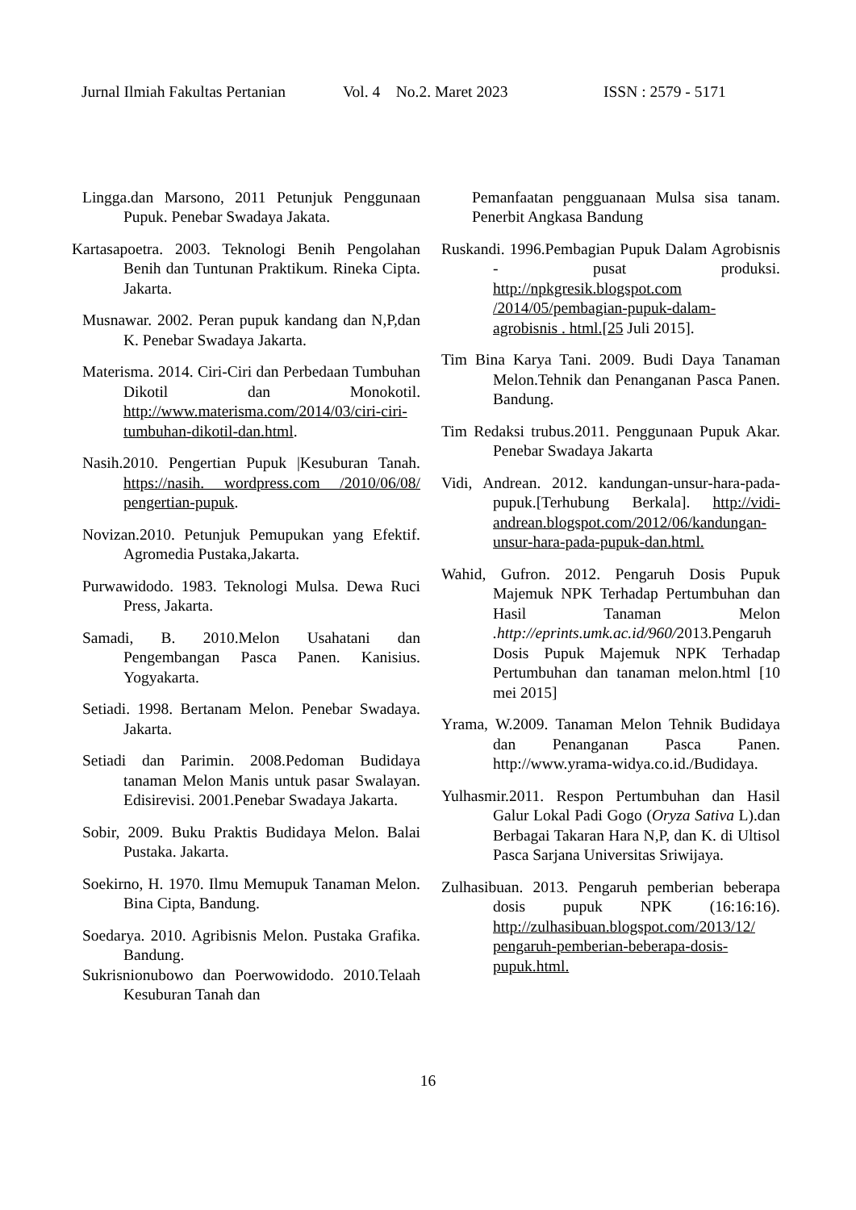Jurnal Ilmiah Fakultas Pertanian Vol. 4 No.2. Maret 2023 ISSN : 2579 - 5171
Lingga.dan Marsono, 2011 Petunjuk Penggunaan Pupuk. Penebar Swadaya Jakata.
Kartasapoetra. 2003. Teknologi Benih Pengolahan Benih dan Tuntunan Praktikum. Rineka Cipta. Jakarta.
Musnawar. 2002. Peran pupuk kandang dan N,P,dan K. Penebar Swadaya Jakarta.
Materisma. 2014. Ciri-Ciri dan Perbedaan Tumbuhan Dikotil dan Monokotil. http://www.materisma.com/2014/03/ciri-ciri-tumbuhan-dikotil-dan.html.
Nasih.2010. Pengertian Pupuk |Kesuburan Tanah. https://nasih. wordpress.com /2010/06/08/ pengertian-pupuk.
Novizan.2010. Petunjuk Pemupukan yang Efektif. Agromedia Pustaka,Jakarta.
Purwawidodo. 1983. Teknologi Mulsa. Dewa Ruci Press, Jakarta.
Samadi, B. 2010.Melon Usahatani dan Pengembangan Pasca Panen. Kanisius. Yogyakarta.
Setiadi. 1998. Bertanam Melon. Penebar Swadaya. Jakarta.
Setiadi dan Parimin. 2008.Pedoman Budidaya tanaman Melon Manis untuk pasar Swalayan. Edisirevisi. 2001.Penebar Swadaya Jakarta.
Sobir, 2009. Buku Praktis Budidaya Melon. Balai Pustaka. Jakarta.
Soekirno, H. 1970. Ilmu Memupuk Tanaman Melon. Bina Cipta, Bandung.
Soedarya. 2010. Agribisnis Melon. Pustaka Grafika. Bandung.
Sukrisnionubowo dan Poerwowidodo. 2010.Telaah Kesuburan Tanah dan
Pemanfaatan pengguanaan Mulsa sisa tanam. Penerbit Angkasa Bandung
Ruskandi. 1996.Pembagian Pupuk Dalam Agrobisnis - pusat produksi. http://npkgresik.blogspot.com /2014/05/pembagian-pupuk-dalam-agrobisnis . html.[25 Juli 2015].
Tim Bina Karya Tani. 2009. Budi Daya Tanaman Melon.Tehnik dan Penanganan Pasca Panen. Bandung.
Tim Redaksi trubus.2011. Penggunaan Pupuk Akar. Penebar Swadaya Jakarta
Vidi, Andrean. 2012. kandungan-unsur-hara-pada-pupuk.[Terhubung Berkala]. http://vidi-andrean.blogspot.com/2012/06/kandungan-unsur-hara-pada-pupuk-dan.html.
Wahid, Gufron. 2012. Pengaruh Dosis Pupuk Majemuk NPK Terhadap Pertumbuhan dan Hasil Tanaman Melon .http://eprints.umk.ac.id/960/2013.Pengaruh Dosis Pupuk Majemuk NPK Terhadap Pertumbuhan dan tanaman melon.html [10 mei 2015]
Yrama, W.2009. Tanaman Melon Tehnik Budidaya dan Penanganan Pasca Panen. http://www.yrama-widya.co.id./Budidaya.
Yulhasmir.2011. Respon Pertumbuhan dan Hasil Galur Lokal Padi Gogo (Oryza Sativa L).dan Berbagai Takaran Hara N,P, dan K. di Ultisol Pasca Sarjana Universitas Sriwijaya.
Zulhasibuan. 2013. Pengaruh pemberian beberapa dosis pupuk NPK (16:16:16). http://zulhasibuan.blogspot.com/2013/12/ pengaruh-pemberian-beberapa-dosis-pupuk.html.
16